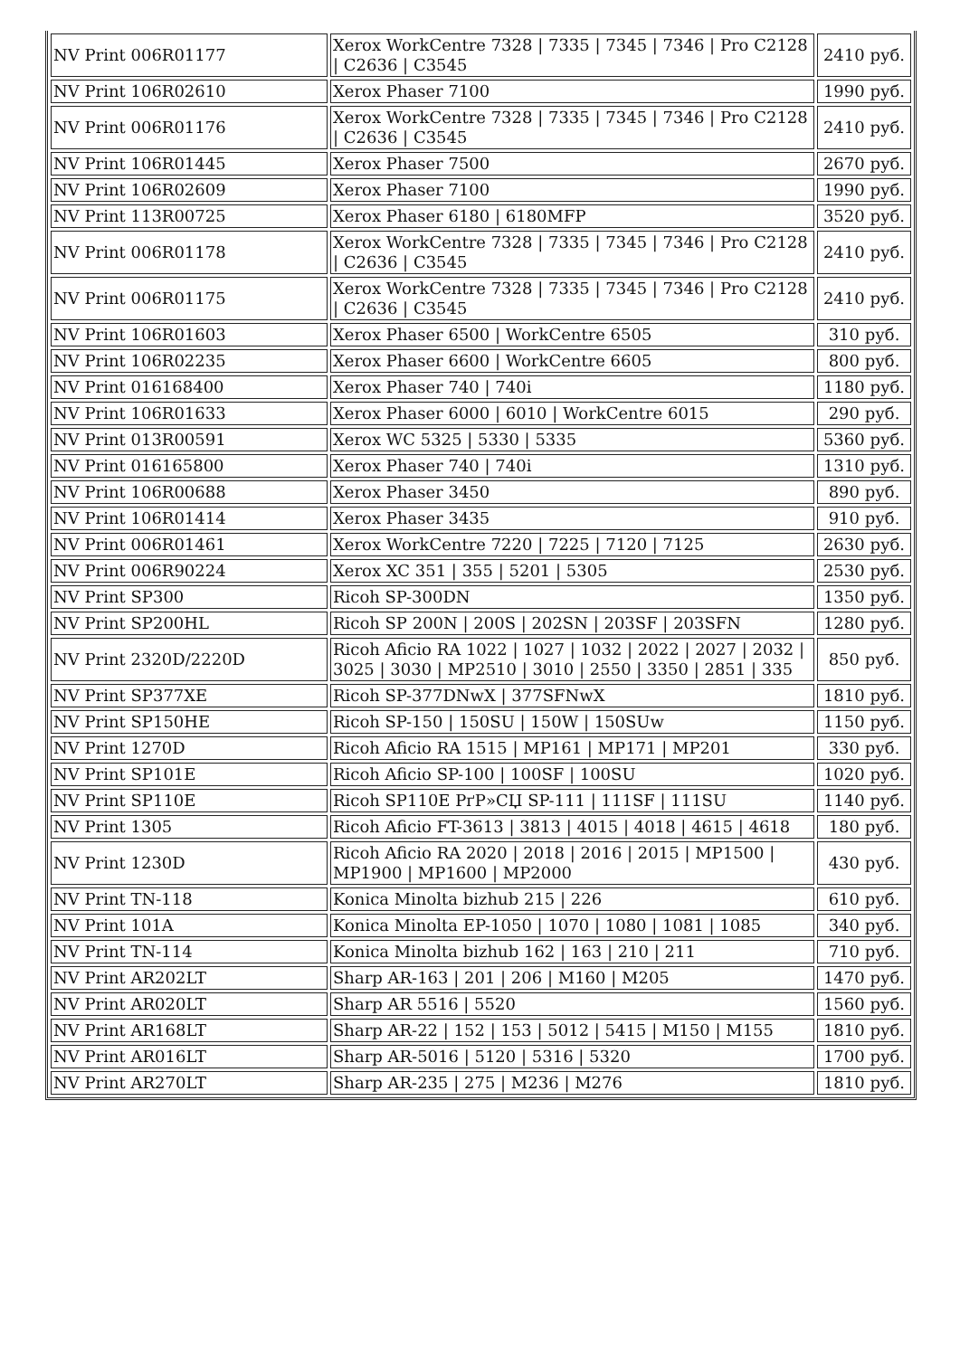| NV Print 006R01177 | Xerox WorkCentre 7328 / 7335 / 7345 / 7346 / Pro C2128 / C2636 / C3545 | 2410 руб. |
| NV Print 106R02610 | Xerox Phaser 7100 | 1990 руб. |
| NV Print 006R01176 | Xerox WorkCentre 7328 / 7335 / 7345 / 7346 / Pro C2128 / C2636 / C3545 | 2410 руб. |
| NV Print 106R01445 | Xerox Phaser 7500 | 2670 руб. |
| NV Print 106R02609 | Xerox Phaser 7100 | 1990 руб. |
| NV Print 113R00725 | Xerox Phaser 6180 / 6180MFP | 3520 руб. |
| NV Print 006R01178 | Xerox WorkCentre 7328 / 7335 / 7345 / 7346 / Pro C2128 / C2636 / C3545 | 2410 руб. |
| NV Print 006R01175 | Xerox WorkCentre 7328 / 7335 / 7345 / 7346 / Pro C2128 / C2636 / C3545 | 2410 руб. |
| NV Print 106R01603 | Xerox Phaser 6500 / WorkCentre 6505 | 310 руб. |
| NV Print 106R02235 | Xerox Phaser 6600 / WorkCentre 6605 | 800 руб. |
| NV Print 016168400 | Xerox Phaser 740 / 740i | 1180 руб. |
| NV Print 106R01633 | Xerox Phaser 6000 / 6010 / WorkCentre 6015 | 290 руб. |
| NV Print 013R00591 | Xerox WC 5325 / 5330 / 5335 | 5360 руб. |
| NV Print 016165800 | Xerox Phaser 740 / 740i | 1310 руб. |
| NV Print 106R00688 | Xerox Phaser 3450 | 890 руб. |
| NV Print 106R01414 | Xerox Phaser 3435 | 910 руб. |
| NV Print 006R01461 | Xerox WorkCentre 7220 / 7225 / 7120 / 7125 | 2630 руб. |
| NV Print 006R90224 | Xerox XC 351 / 355 / 5201 / 5305 | 2530 руб. |
| NV Print SP300 | Ricoh SP-300DN | 1350 руб. |
| NV Print SP200HL | Ricoh SP 200N / 200S / 202SN / 203SF / 203SFN | 1280 руб. |
| NV Print 2320D/2220D | Ricoh Aficio RA 1022 / 1027 / 1032 / 2022 / 2027 / 2032 / 3025 / 3030 / MP2510 / 3010 / 2550 / 3350 / 2851 / 335 | 850 руб. |
| NV Print SP377XE | Ricoh SP-377DNwX / 377SFNwX | 1810 руб. |
| NV Print SP150HE | Ricoh SP-150 / 150SU / 150W / 150SUw | 1150 руб. |
| NV Print 1270D | Ricoh Aficio RA 1515 / MP161 / MP171 / MP201 | 330 руб. |
| NV Print SP101E | Ricoh Aficio SP-100 / 100SF / 100SU | 1020 руб. |
| NV Print SP110E | Ricoh SP110E РґР»СЏ SP-111 / 111SF / 111SU | 1140 руб. |
| NV Print 1305 | Ricoh Aficio FT-3613 / 3813 / 4015 / 4018 / 4615 / 4618 | 180 руб. |
| NV Print 1230D | Ricoh Aficio RA 2020 / 2018 / 2016 / 2015 / MP1500 / MP1900 / MP1600 / MP2000 | 430 руб. |
| NV Print TN-118 | Konica Minolta bizhub 215 / 226 | 610 руб. |
| NV Print 101A | Konica Minolta EP-1050 / 1070 / 1080 / 1081 / 1085 | 340 руб. |
| NV Print TN-114 | Konica Minolta bizhub 162 / 163 / 210 / 211 | 710 руб. |
| NV Print AR202LT | Sharp AR-163 / 201 / 206 / M160 / M205 | 1470 руб. |
| NV Print AR020LT | Sharp AR 5516 / 5520 | 1560 руб. |
| NV Print AR168LT | Sharp AR-22 / 152 / 153 / 5012 / 5415 / M150 / M155 | 1810 руб. |
| NV Print AR016LT | Sharp AR-5016 / 5120 / 5316 / 5320 | 1700 руб. |
| NV Print AR270LT | Sharp AR-235 / 275 / M236 / M276 | 1810 руб. |